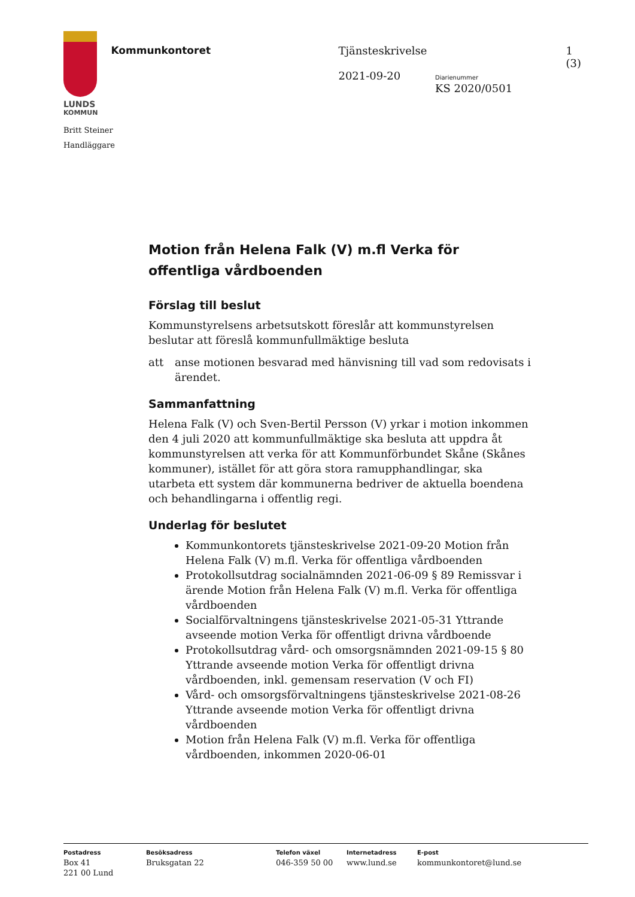LUNDS
KOMMUN
Kommunkontoret Tjänsteskrivelse
2021-09-20
Diarienummer
KS 2020/0501
1 (3)
Britt Steiner
Handläggare
Motion från Helena Falk (V) m.fl Verka för offentliga vårdboenden
Förslag till beslut
Kommunstyrelsens arbetsutskott föreslår att kommunstyrelsen beslutar att föreslå kommunfullmäktige besluta
att anse motionen besvarad med hänvisning till vad som redovisats i ärendet.
Sammanfattning
Helena Falk (V) och Sven-Bertil Persson (V) yrkar i motion inkommen den 4 juli 2020 att kommunfullmäktige ska besluta att uppdra åt kommunstyrelsen att verka för att Kommunförbundet Skåne (Skånes kommuner), istället för att göra stora ramupphandlingar, ska utarbeta ett system där kommunerna bedriver de aktuella boendena och behandlingarna i offentlig regi.
Underlag för beslutet
Kommunkontorets tjänsteskrivelse 2021-09-20 Motion från Helena Falk (V) m.fl. Verka för offentliga vårdboenden
Protokollsutdrag socialnämnden 2021-06-09 § 89 Remissvar i ärende Motion från Helena Falk (V) m.fl. Verka för offentliga vårdboenden
Socialförvaltningens tjänsteskrivelse 2021-05-31 Yttrande avseende motion Verka för offentligt drivna vårdboende
Protokollsutdrag vård- och omsorgsnämnden 2021-09-15 § 80 Yttrande avseende motion Verka för offentligt drivna vårdboenden, inkl. gemensam reservation (V och FI)
Vård- och omsorgsförvaltningens tjänsteskrivelse 2021-08-26 Yttrande avseende motion Verka för offentligt drivna vårdboenden
Motion från Helena Falk (V) m.fl. Verka för offentliga vårdboenden, inkommen 2020-06-01
Postadress
Box 41
221 00 Lund
Besöksadress
Bruksgatan 22
Telefon växel
046-359 50 00
Internetadress
www.lund.se
E-post
kommunkontoret@lund.se